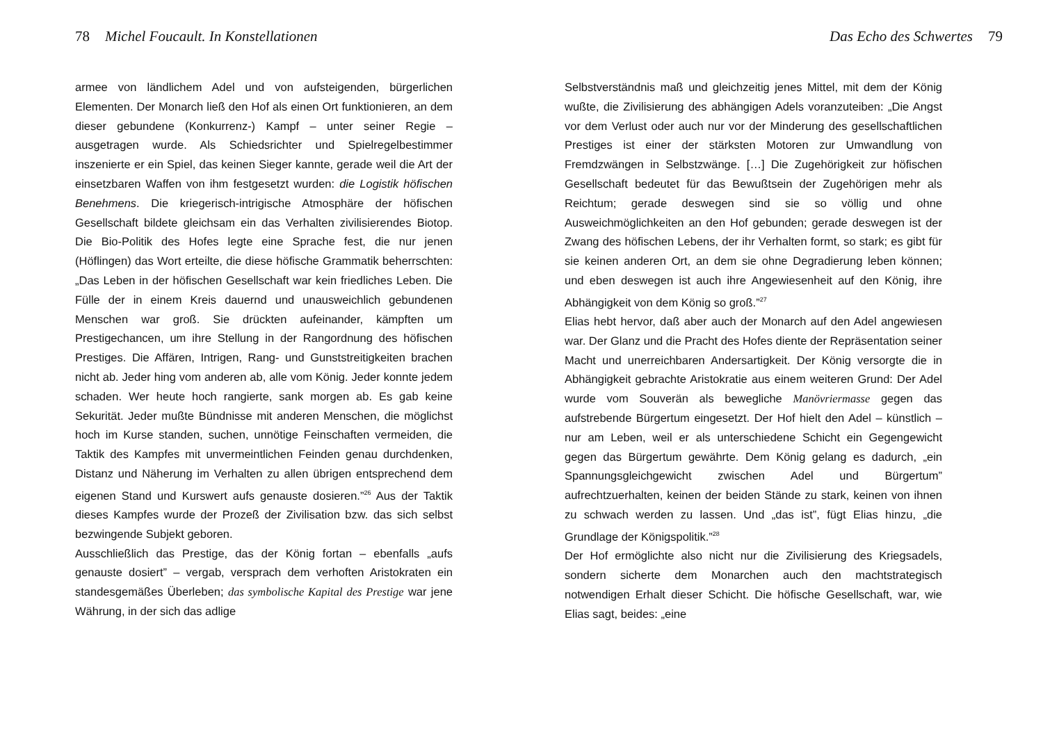78 Michel Foucault. In Konstellationen
armee von ländlichem Adel und von aufsteigenden, bürgerlichen Elementen. Der Monarch ließ den Hof als einen Ort funktionieren, an dem dieser gebundene (Konkurrenz-) Kampf – unter seiner Regie – ausgetragen wurde. Als Schiedsrichter und Spiel­regelbestimmer inszenierte er ein Spiel, das keinen Sieger kannte, gerade weil die Art der einsetzbaren Waffen von ihm festgesetzt wurden: die Logistik höfischen Benehmens. Die kriegerisch-intrigische Atmosphäre der höfischen Gesellschaft bildete gleichsam ein das Verhalten zivilisierendes Biotop. Die Bio-Politik des Hofes legte eine Sprache fest, die nur jenen (Höflingen) das Wort erteilte, die diese höfische Grammatik be­herrschten: „Das Leben in der höfischen Gesellschaft war kein friedliches Leben. Die Fülle der in einem Kreis dauernd und unausweichlich gebundenen Menschen war groß. Sie drückten aufeinander, kämpften um Prestigechancen, um ihre Stellung in der Rangordnung des höfischen Prestiges. Die Affären, Intrigen, Rang- und Gunststreitigkeiten brachen nicht ab. Jeder hing vom anderen ab, alle vom König. Jeder konnte jedem schaden. Wer heute hoch rangierte, sank morgen ab. Es gab keine Sekurität. Jeder mußte Bündnisse mit anderen Menschen, die möglichst hoch im Kurse standen, suchen, unnötige Feinschaften vermeiden, die Taktik des Kampfes mit unvermeintlichen Feinden genau durchdenken, Distanz und Näherung im Verhalten zu allen übrigen entsprechend dem eigenen Stand und Kurswert aufs genauste dosieren.”<sup>26</sup> Aus der Taktik dieses Kampfes wurde der Prozeß der Zivilisation bzw. das sich selbst bezwingende Subjekt geboren.
Ausschließlich das Prestige, das der König fortan – ebenfalls „aufs genauste dosiert” – vergab, versprach dem verhoften Aristokraten ein standesgemäßes Überleben; das symbolische Kapital des Prestige war jene Währung, in der sich das adlige
Das Echo des Schwertes 79
Selbstverständnis maß und gleichzeitig jenes Mittel, mit dem der König wußte, die Zivilisierung des abhängigen Adels voranzuteiben: „Die Angst vor dem Verlust oder auch nur vor der Minderung des gesellschaftlichen Prestiges ist einer der stärksten Motoren zur Umwandlung von Fremdzwängen in Selbstzwänge. […] Die Zugehörigkeit zur höfischen Gesellschaft bedeutet für das Bewußtsein der Zugehörigen mehr als Reichtum; gerade deswegen sind sie so völlig und ohne Ausweichmöglichkeiten an den Hof gebunden; gerade deswegen ist der Zwang des höfischen Lebens, der ihr Verhalten formt, so stark; es gibt für sie keinen anderen Ort, an dem sie ohne Degradierung leben können; und eben deswegen ist auch ihre Angewiesenheit auf den König, ihre Abhängigkeit von dem König so groß.”<sup>27</sup>
Elias hebt hervor, daß aber auch der Monarch auf den Adel angewiesen war. Der Glanz und die Pracht des Hofes diente der Repräsentation seiner Macht und unerreichbaren Anders­artigkeit. Der König versorgte die in Abhängigkeit gebrachte Aristokratie aus einem weiteren Grund: Der Adel wurde vom Souverän als bewegliche Manövriermasse gegen das aufstrebende Bürgertum eingesetzt. Der Hof hielt den Adel – künstlich – nur am Leben, weil er als unterschiedene Schicht ein Gegengewicht gegen das Bürgertum gewährte. Dem König gelang es dadurch, „ein Spannungsgleichgewicht zwischen Adel und Bürgertum” aufrechtzuerhalten, keinen der beiden Stände zu stark, keinen von ihnen zu schwach werden zu lassen. Und „das ist”, fügt Elias hinzu, „die Grundlage der Königspolitik.”<sup>28</sup>
Der Hof ermöglichte also nicht nur die Zivilisierung des Kriegsadels, sondern sicherte dem Monarchen auch den machtstrategisch notwendigen Erhalt dieser Schicht. Die höfische Gesellschaft, war, wie Elias sagt, beides: „eine